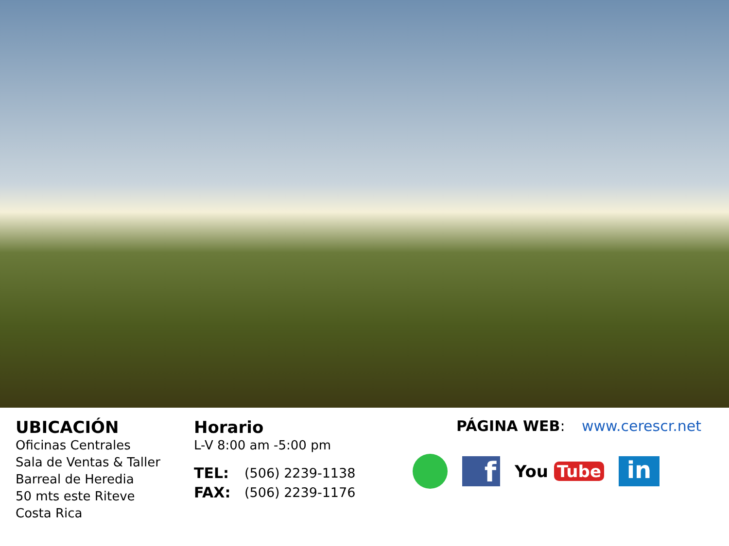UBICACIÓN
Oficinas Centrales
Sala de Ventas & Taller
Barreal de Heredia
50 mts este Riteve
Costa Rica
Horario
L-V 8:00 am -5:00 pm
TEL: (506) 2239-1138
FAX: (506) 2239-1176
PÁGINA WEB: www.cerescr.net
f
You Tube
in